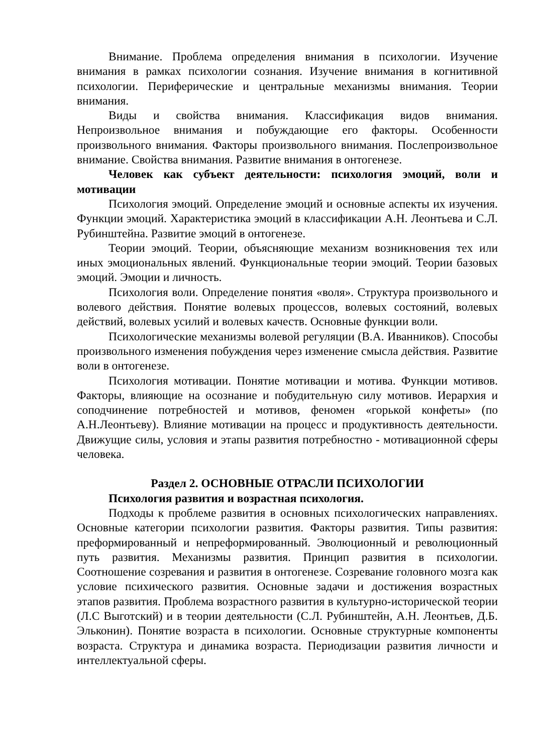Внимание. Проблема определения внимания в психологии. Изучение внимания в рамках психологии сознания. Изучение внимания в когнитивной психологии. Периферические и центральные механизмы внимания. Теории внимания.
Виды и свойства внимания. Классификация видов внимания. Непроизвольное внимания и побуждающие его факторы. Особенности произвольного внимания. Факторы произвольного внимания. Послепроизвольное внимание. Свойства внимания. Развитие внимания в онтогенезе.
Человек как субъект деятельности: психология эмоций, воли и мотивации
Психология эмоций. Определение эмоций и основные аспекты их изучения. Функции эмоций. Характеристика эмоций в классификации А.Н. Леонтьева и С.Л. Рубинштейна. Развитие эмоций в онтогенезе.
Теории эмоций. Теории, объясняющие механизм возникновения тех или иных эмоциональных явлений. Функциональные теории эмоций. Теории базовых эмоций. Эмоции и личность.
Психология воли. Определение понятия «воля». Структура произвольного и волевого действия. Понятие волевых процессов, волевых состояний, волевых действий, волевых усилий и волевых качеств. Основные функции воли.
Психологические механизмы волевой регуляции (В.А. Иванников). Способы произвольного изменения побуждения через изменение смысла действия. Развитие воли в онтогенезе.
Психология мотивации. Понятие мотивации и мотива. Функции мотивов. Факторы, влияющие на осознание и побудительную силу мотивов. Иерархия и соподчинение потребностей и мотивов, феномен «горькой конфеты» (по А.Н.Леонтьеву). Влияние мотивации на процесс и продуктивность деятельности. Движущие силы, условия и этапы развития потребностно - мотивационной сферы человека.
Раздел 2. ОСНОВНЫЕ ОТРАСЛИ ПСИХОЛОГИИ
Психология развития и возрастная психология.
Подходы к проблеме развития в основных психологических направлениях. Основные категории психологии развития. Факторы развития. Типы развития: преформированный и непреформированный. Эволюционный и революционный путь развития. Механизмы развития. Принцип развития в психологии. Соотношение созревания и развития в онтогенезе. Созревание головного мозга как условие психического развития. Основные задачи и достижения возрастных этапов развития. Проблема возрастного развития в культурно-исторической теории (Л.С Выготский) и в теории деятельности (С.Л. Рубинштейн, А.Н. Леонтьев, Д.Б. Эльконин). Понятие возраста в психологии. Основные структурные компоненты возраста. Структура и динамика возраста. Периодизации развития личности и интеллектуальной сферы.